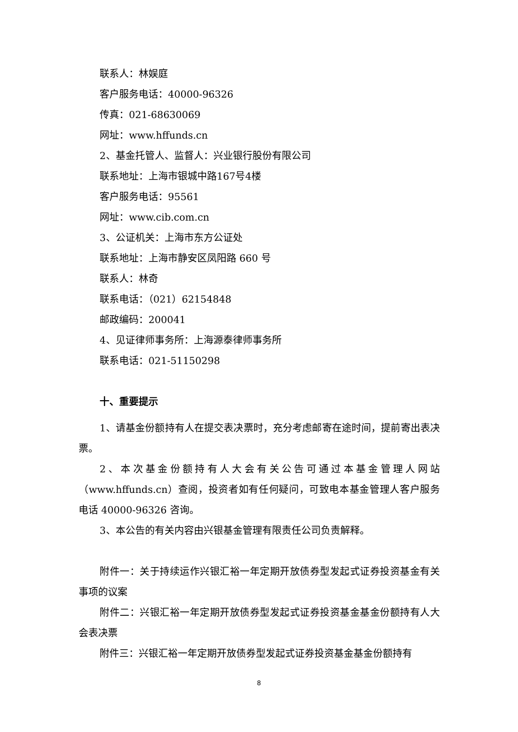联系人：林娱庭
客户服务电话：40000-96326
传真：021-68630069
网址：www.hffunds.cn
2、基金托管人、监督人：兴业银行股份有限公司
联系地址：上海市银城中路167号4楼
客户服务电话：95561
网址：www.cib.com.cn
3、公证机关：上海市东方公证处
联系地址：上海市静安区凤阳路 660 号
联系人：林奇
联系电话：（021）62154848
邮政编码：200041
4、见证律师事务所：上海源泰律师事务所
联系电话：021-51150298
十、重要提示
1、请基金份额持有人在提交表决票时，充分考虑邮寄在途时间，提前寄出表决票。
2、本次基金份额持有人大会有关公告可通过本基金管理人网站（www.hffunds.cn）查阅，投资者如有任何疑问，可致电本基金管理人客户服务电话 40000-96326 咨询。
3、本公告的有关内容由兴银基金管理有限责任公司负责解释。
附件一：关于持续运作兴银汇裕一年定期开放债券型发起式证券投资基金有关事项的议案
附件二：兴银汇裕一年定期开放债券型发起式证券投资基金基金份额持有人大会表决票
附件三：兴银汇裕一年定期开放债券型发起式证券投资基金基金份额持有
8